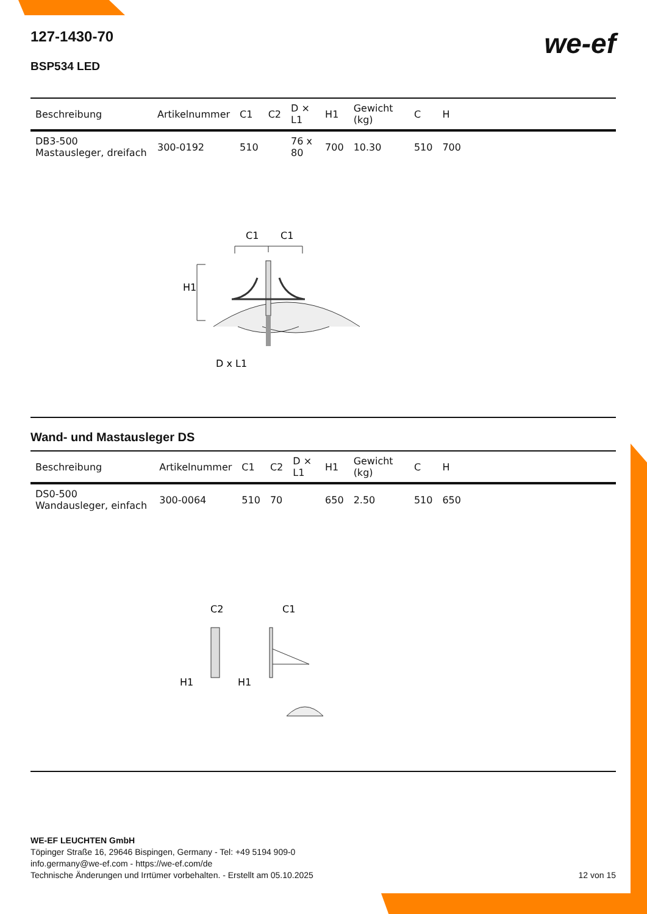127-1430-70
we-ef
BSP534 LED
| Beschreibung | Artikelnummer | C1 | C2 | D × L1 | H1 | Gewicht (kg) | C | H | |
| --- | --- | --- | --- | --- | --- | --- | --- | --- | --- |
| DB3-500 Mastausleger, dreifach | 300-0192 | 510 | | 76 x 80 | 700 | 10.30 | 510 | 700 | |
C1
C1
H1
D x L1
Wand- und Mastausleger DS
| Beschreibung | Artikelnummer | C1 | C2 | D × L1 | H1 | Gewicht (kg) | C | H | |
| --- | --- | --- | --- | --- | --- | --- | --- | --- | --- |
| DS0-500 Wandausleger, einfach | 300-0064 | 510 | 70 | | 650 | 2.50 | 510 | 650 | |
C2
C1
H1
H1
WE-EF LEUCHTEN GmbH
Töpinger Straße 16, 29646 Bispingen, Germany - Tel: +49 5194 909-0
info.germany@we-ef.com - https://we-ef.com/de
Technische Änderungen und Irrtümer vorbehalten. - Erstellt am 05.10.2025 12 von 15